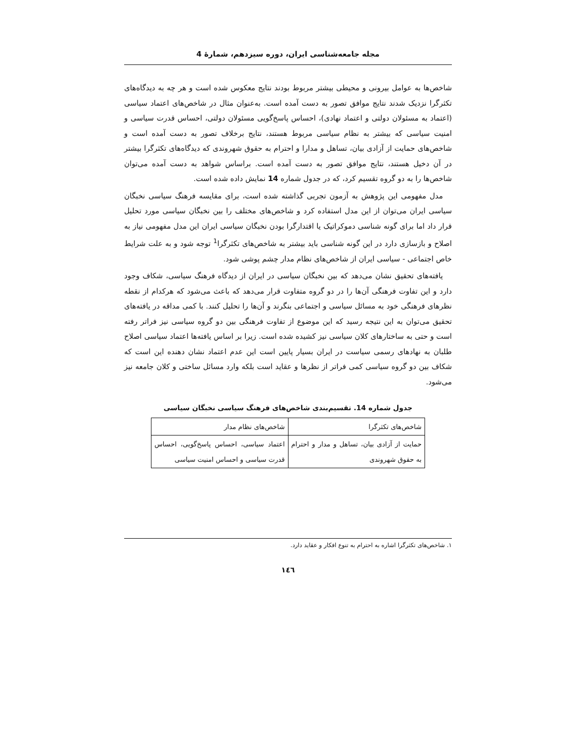مجله جامعه‌شناسی ایران، دوره سیزدهم، شمارهٔ 4
شاخص‌ها به عوامل بیرونی و محیطی بیشتر مربوط بودند نتایج معکوس شده است و هر چه به دیدگاه‌های تکثرگرا نزدیک شدند نتایج موافق تصور به دست آمده است. به‌عنوان مثال در شاخص‌های اعتماد سیاسی (اعتماد به مسئولان دولتی و اعتماد نهادی)، احساس پاسخ‌گویی مسئولان دولتی، احساس قدرت سیاسی و امنیت سیاسی که بیشتر به نظام سیاسی مربوط هستند، نتایج برخلاف تصور به دست آمده است و شاخص‌های حمایت از آزادی بیان، تساهل و مدارا و احترام به حقوق شهروندی که دیدگاه‌های تکثرگرا بیشتر در آن دخیل هستند، نتایج موافق تصور به دست آمده است. براساس شواهد به دست آمده می‌توان شاخص‌ها را به دو گروه تقسیم کرد، که در جدول شماره 14 نمایش داده شده است.
مدل مفهومی این پژوهش به آزمون تجربی گذاشته شده است، برای مقایسه فرهنگ سیاسی نخبگان سیاسی ایران می‌توان از این مدل استفاده کرد و شاخص‌های مختلف را بین نخبگان سیاسی مورد تحلیل قرار داد اما برای گونه شناسی دموکراتیک یا اقتدارگرا بودن نخبگان سیاسی ایران این مدل مفهومی نیاز به اصلاح و بازسازی دارد در این گونه شناسی باید بیشتر به شاخص‌های تکثرگرا<sup>1</sup> توجه شود و به علت شرایط خاص اجتماعی - سیاسی ایران از شاخص‌های نظام مدار چشم پوشی شود.
یافته‌های تحقیق نشان می‌دهد که بین نخبگان سیاسی در ایران از دیدگاه فرهنگ سیاسی، شکاف وجود دارد و این تفاوت فرهنگی آن‌ها را در دو گروه متفاوت قرار می‌دهد که باعث می‌شود که هرکدام از نقطه نظرهای فرهنگی خود به مسائل سیاسی و اجتماعی بنگرند و آن‌ها را تحلیل کنند. با کمی مداقه در یافته‌های تحقیق می‌توان به این نتیجه رسید که این موضوع از تفاوت فرهنگی بین دو گروه سیاسی نیز فراتر رفته است و حتی به ساختارهای کلان سیاسی نیز کشیده شده است. زیرا بر اساس یافته‌ها اعتماد سیاسی اصلاح طلبان به نهادهای رسمی سیاست در ایران بسیار پایین است این عدم اعتماد نشان دهنده این است که شکاف بین دو گروه سیاسی کمی فراتر از نظرها و عقاید است بلکه وارد مسائل ساختی و کلان جامعه نیز می‌شود.
جدول شماره 14. تقسیم‌بندی شاخص‌های فرهنگ سیاسی نخبگان سیاسی
| شاخص‌های تکثرگرا | شاخص‌های نظام مدار |
| --- | --- |
| حمایت از آزادی بیان، تساهل و مدار و احترام به حقوق شهروندی | اعتماد سیاسی، احساس پاسخ‌گویی، احساس قدرت سیاسی و احساس امنیت سیاسی |
۱. شاخص‌های تکثرگرا اشاره به احترام به تنوع افکار و عقاید دارد.
۱٤٦